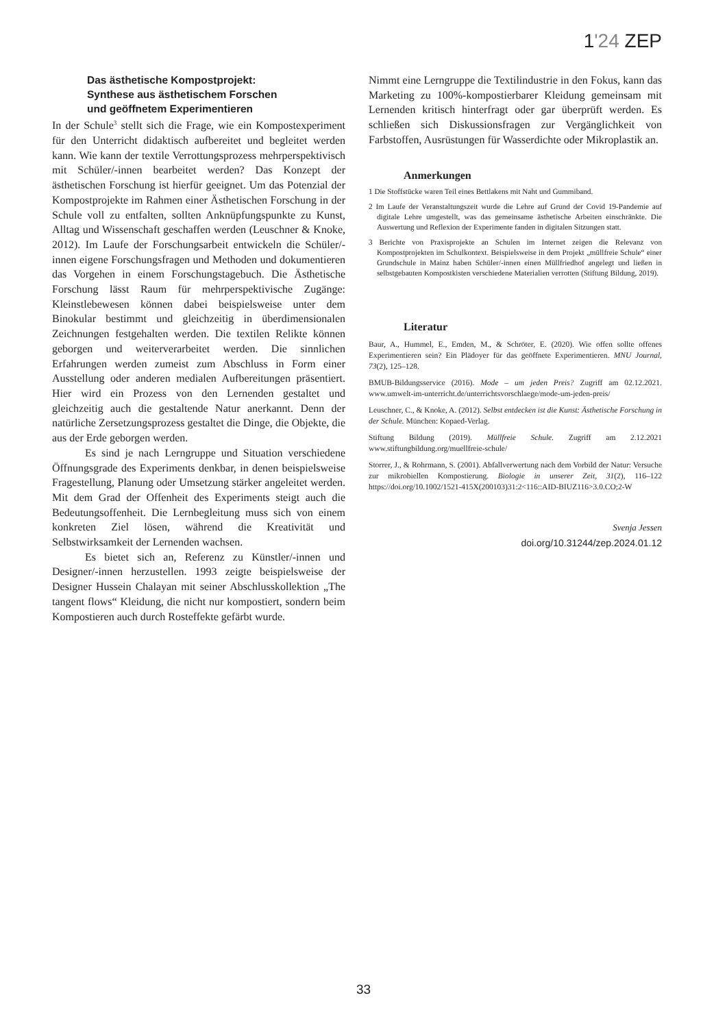1'24 ZEP
Das ästhetische Kompostprojekt:
Synthese aus ästhetischem Forschen
und geöffnetem Experimentieren
In der Schule<sup>3</sup> stellt sich die Frage, wie ein Kompostexperiment für den Unterricht didaktisch aufbereitet und begleitet werden kann. Wie kann der textile Verrottungsprozess mehrperspektivisch mit Schüler/-innen bearbeitet werden? Das Konzept der ästhetischen Forschung ist hierfür geeignet. Um das Potenzial der Kompostprojekte im Rahmen einer Ästhetischen Forschung in der Schule voll zu entfalten, sollten Anknüpfungspunkte zu Kunst, Alltag und Wissenschaft geschaffen werden (Leuschner & Knoke, 2012). Im Laufe der Forschungsarbeit entwickeln die Schüler/-innen eigene Forschungsfragen und Methoden und dokumentieren das Vorgehen in einem Forschungstagebuch. Die Ästhetische Forschung lässt Raum für mehrperspektivische Zugänge: Kleinstlebewesen können dabei beispielsweise unter dem Binokular bestimmt und gleichzeitig in überdimensionalen Zeichnungen festgehalten werden. Die textilen Relikte können geborgen und weiterverarbeitet werden. Die sinnlichen Erfahrungen werden zumeist zum Abschluss in Form einer Ausstellung oder anderen medialen Aufbereitungen präsentiert. Hier wird ein Prozess von den Lernenden gestaltet und gleichzeitig auch die gestaltende Natur anerkannt. Denn der natürliche Zersetzungsprozess gestaltet die Dinge, die Objekte, die aus der Erde geborgen werden.
Es sind je nach Lerngruppe und Situation verschiedene Öffnungsgrade des Experiments denkbar, in denen beispielsweise Fragestellung, Planung oder Umsetzung stärker angeleitet werden. Mit dem Grad der Offenheit des Experiments steigt auch die Bedeutungsoffenheit. Die Lernbegleitung muss sich von einem konkreten Ziel lösen, während die Kreativität und Selbstwirksamkeit der Lernenden wachsen.
Es bietet sich an, Referenz zu Künstler/-innen und Designer/-innen herzustellen. 1993 zeigte beispielsweise der Designer Hussein Chalayan mit seiner Abschlusskollektion „The tangent flows“ Kleidung, die nicht nur kompostiert, sondern beim Kompostieren auch durch Rosteffekte gefärbt wurde.
Nimmt eine Lerngruppe die Textilindustrie in den Fokus, kann das Marketing zu 100%-kompostierbarer Kleidung gemeinsam mit Lernenden kritisch hinterfragt oder gar überprüft werden. Es schließen sich Diskussionsfragen zur Vergänglichkeit von Farbstoffen, Ausrüstungen für Wasserdichte oder Mikroplastik an.
Anmerkungen
1 Die Stoffstücke waren Teil eines Bettlakens mit Naht und Gummiband.
2 Im Laufe der Veranstaltungszeit wurde die Lehre auf Grund der Covid 19-Pandemie auf digitale Lehre umgestellt, was das gemeinsame ästhetische Arbeiten einschränkte. Die Auswertung und Reflexion der Experimente fanden in digitalen Sitzungen statt.
3 Berichte von Praxisprojekte an Schulen im Internet zeigen die Relevanz von Kompostprojekten im Schulkontext. Beispielsweise in dem Projekt „müllfreie Schule“ einer Grundschule in Mainz haben Schüler/-innen einen Müllfriedhof angelegt und ließen in selbstgebauten Kompostkisten verschiedene Materialien verrotten (Stiftung Bildung, 2019).
Literatur
Baur, A., Hummel, E., Emden, M., & Schröter, E. (2020). Wie offen sollte offenes Experimentieren sein? Ein Plädoyer für das geöffnete Experimentieren. MNU Journal, 73(2), 125–128.
BMUB-Bildungsservice (2016). Mode – um jeden Preis? Zugriff am 02.12.2021. www.umwelt-im-unterricht.de/unterrichtsvorschlaege/mode-um-jeden-preis/
Leuschner, C., & Knoke, A. (2012). Selbst entdecken ist die Kunst: Ästhetische Forschung in der Schule. München: Kopaed-Verlag.
Stiftung Bildung (2019). Müllfreie Schule. Zugriff am 2.12.2021 www.stiftungbildung.org/muellfreie-schule/
Storrer, J., & Rohrmann, S. (2001). Abfallverwertung nach dem Vorbild der Natur: Versuche zur mikrobiellen Kompostierung. Biologie in unserer Zeit, 31(2), 116–122 https://doi.org/10.1002/1521-415X(200103)31:2<116::AID-BIUZ116>3.0.CO;2-W
Svenja Jessen
doi.org/10.31244/zep.2024.01.12
33